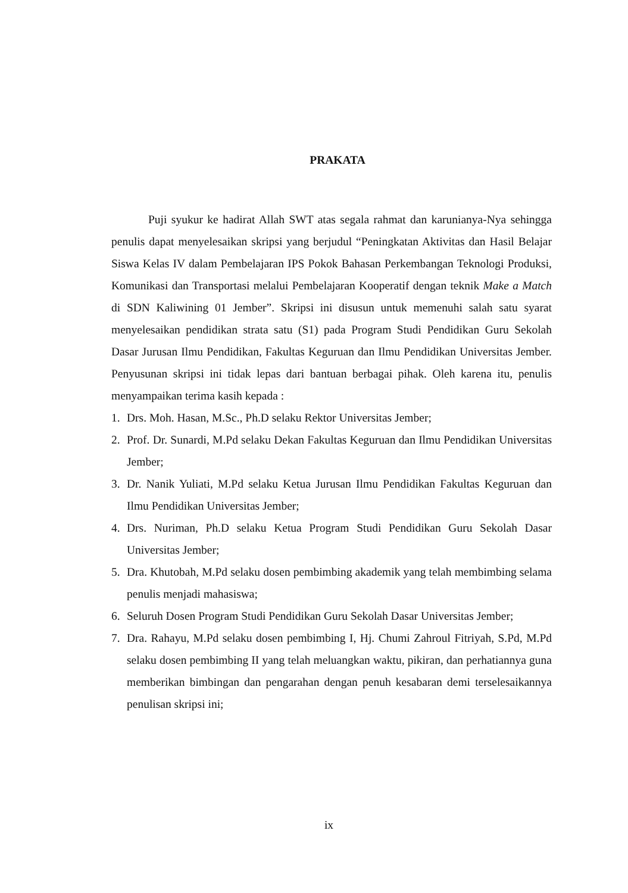PRAKATA
Puji syukur ke hadirat Allah SWT atas segala rahmat dan karunianya-Nya sehingga penulis dapat menyelesaikan skripsi yang berjudul “Peningkatan Aktivitas dan Hasil Belajar Siswa Kelas IV dalam Pembelajaran IPS Pokok Bahasan Perkembangan Teknologi Produksi, Komunikasi dan Transportasi melalui Pembelajaran Kooperatif dengan teknik Make a Match di SDN Kaliwining 01 Jember”. Skripsi ini disusun untuk memenuhi salah satu syarat menyelesaikan pendidikan strata satu (S1) pada Program Studi Pendidikan Guru Sekolah Dasar Jurusan Ilmu Pendidikan, Fakultas Keguruan dan Ilmu Pendidikan Universitas Jember. Penyusunan skripsi ini tidak lepas dari bantuan berbagai pihak. Oleh karena itu, penulis menyampaikan terima kasih kepada :
1. Drs. Moh. Hasan, M.Sc., Ph.D selaku Rektor Universitas Jember;
2. Prof. Dr. Sunardi, M.Pd selaku Dekan Fakultas Keguruan dan Ilmu Pendidikan Universitas Jember;
3. Dr. Nanik Yuliati, M.Pd selaku Ketua Jurusan Ilmu Pendidikan Fakultas Keguruan dan Ilmu Pendidikan Universitas Jember;
4. Drs. Nuriman, Ph.D selaku Ketua Program Studi Pendidikan Guru Sekolah Dasar Universitas Jember;
5. Dra. Khutobah, M.Pd selaku dosen pembimbing akademik yang telah membimbing selama penulis menjadi mahasiswa;
6. Seluruh Dosen Program Studi Pendidikan Guru Sekolah Dasar Universitas Jember;
7. Dra. Rahayu, M.Pd selaku dosen pembimbing I, Hj. Chumi Zahroul Fitriyah, S.Pd, M.Pd selaku dosen pembimbing II yang telah meluangkan waktu, pikiran, dan perhatiannya guna memberikan bimbingan dan pengarahan dengan penuh kesabaran demi terselesaikannya penulisan skripsi ini;
ix